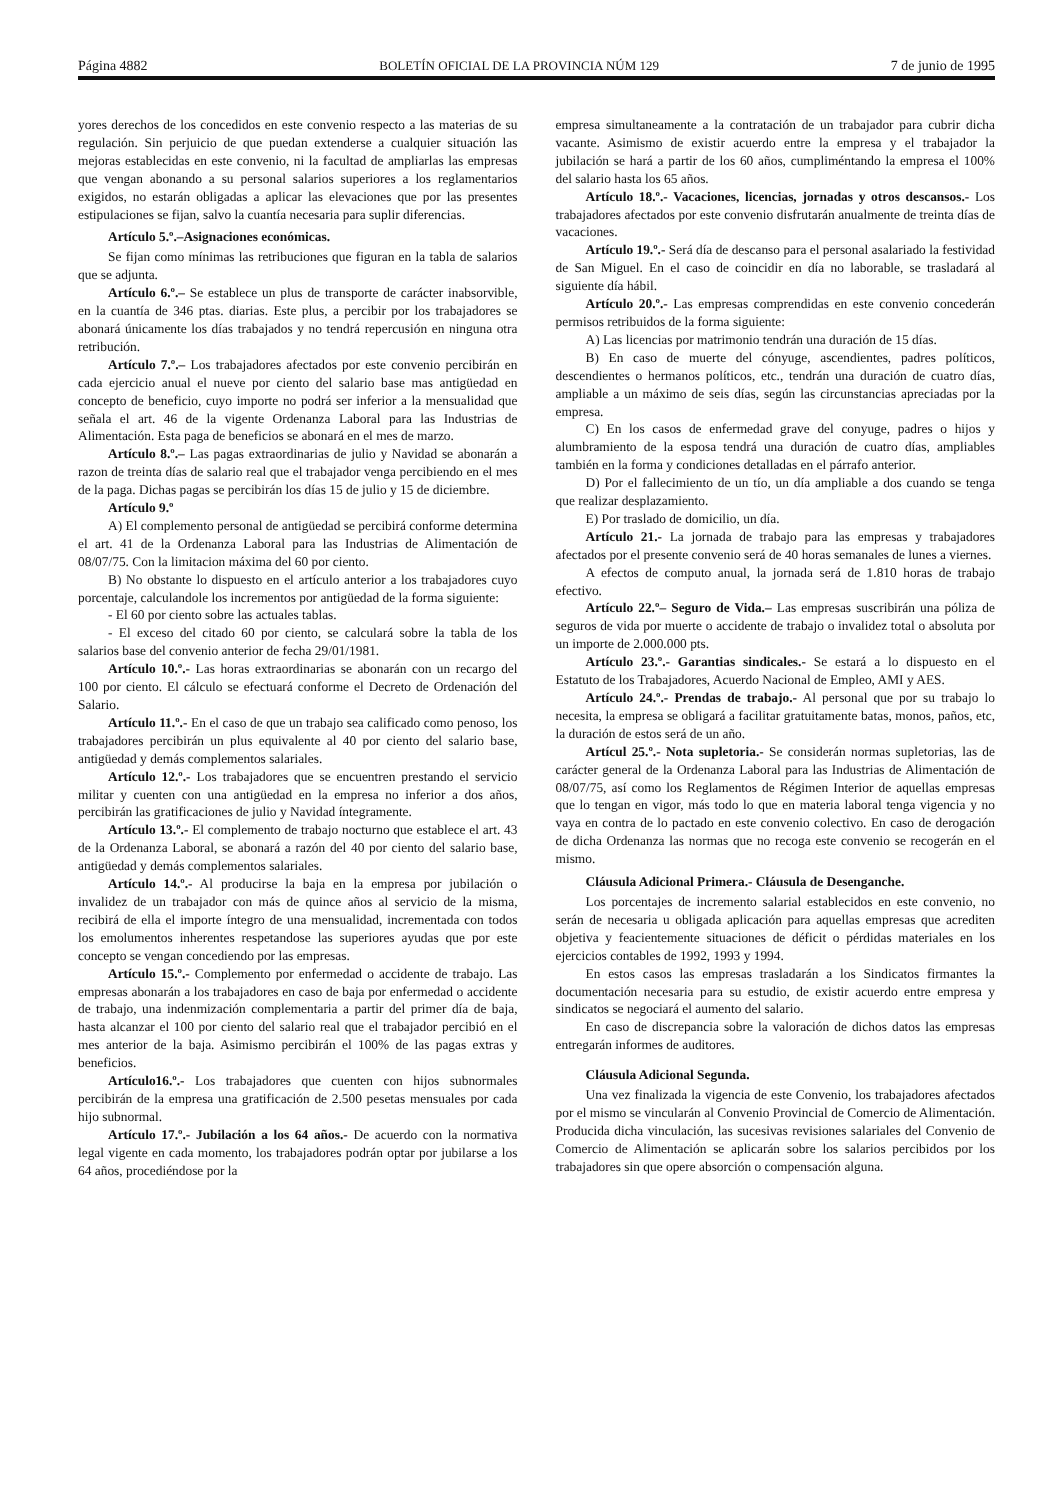Página 4882 BOLETÍN OFICIAL DE LA PROVINCIA NÚM 129 7 de junio de 1995
yores derechos de los concedidos en este convenio respecto a las materias de su regulación. Sin perjuicio de que puedan extenderse a cualquier situación las mejoras establecidas en este convenio, ni la facultad de ampliarlas las empresas que vengan abonando a su personal salarios superiores a los reglamentarios exigidos, no estarán obligadas a aplicar las elevaciones que por las presentes estipulaciones se fijan, salvo la cuantía necesaria para suplir diferencias.
Artículo 5.º.–Asignaciones económicas.
Se fijan como mínimas las retribuciones que figuran en la tabla de salarios que se adjunta.
Artículo 6.º.– Se establece un plus de transporte de carácter inabsorvible, en la cuantía de 346 ptas. diarias. Este plus, a percibir por los trabajadores se abonará únicamente los días trabajados y no tendrá repercusión en ninguna otra retribución.
Artículo 7.º.– Los trabajadores afectados por este convenio percibirán en cada ejercicio anual el nueve por ciento del salario base mas antigüedad en concepto de beneficio, cuyo importe no podrá ser inferior a la mensualidad que señala el art. 46 de la vigente Ordenanza Laboral para las Industrias de Alimentación. Esta paga de beneficios se abonará en el mes de marzo.
Artículo 8.º.– Las pagas extraordinarias de julio y Navidad se abonarán a razon de treinta días de salario real que el trabajador venga percibiendo en el mes de la paga. Dichas pagas se percibirán los días 15 de julio y 15 de diciembre.
Artículo 9.º
A) El complemento personal de antigüedad se percibirá conforme determina el art. 41 de la Ordenanza Laboral para las Industrias de Alimentación de 08/07/75. Con la limitacion máxima del 60 por ciento.
B) No obstante lo dispuesto en el artículo anterior a los trabajadores cuyo porcentaje, calculandole los incrementos por antigüedad de la forma siguiente:
- El 60 por ciento sobre las actuales tablas.
- El exceso del citado 60 por ciento, se calculará sobre la tabla de los salarios base del convenio anterior de fecha 29/01/1981.
Artículo 10.º.- Las horas extraordinarias se abonarán con un recargo del 100 por ciento. El cálculo se efectuará conforme el Decreto de Ordenación del Salario.
Artículo 11.º.- En el caso de que un trabajo sea calificado como penoso, los trabajadores percibirán un plus equivalente al 40 por ciento del salario base, antigüedad y demás complementos salariales.
Artículo 12.º.- Los trabajadores que se encuentren prestando el servicio militar y cuenten con una antigüedad en la empresa no inferior a dos años, percibirán las gratificaciones de julio y Navidad íntegramente.
Artículo 13.º.- El complemento de trabajo nocturno que establece el art. 43 de la Ordenanza Laboral, se abonará a razón del 40 por ciento del salario base, antigüedad y demás complementos salariales.
Artículo 14.º.- Al producirse la baja en la empresa por jubilación o invalidez de un trabajador con más de quince años al servicio de la misma, recibirá de ella el importe íntegro de una mensualidad, incrementada con todos los emolumentos inherentes respetandose las superiores ayudas que por este concepto se vengan concediendo por las empresas.
Artículo 15.º.- Complemento por enfermedad o accidente de trabajo. Las empresas abonarán a los trabajadores en caso de baja por enfermedad o accidente de trabajo, una indenmización complementaria a partir del primer día de baja, hasta alcanzar el 100 por ciento del salario real que el trabajador percibió en el mes anterior de la baja. Asimismo percibirán el 100% de las pagas extras y beneficios.
Artículo16.º.- Los trabajadores que cuenten con hijos subnormales percibirán de la empresa una gratificación de 2.500 pesetas mensuales por cada hijo subnormal.
Artículo 17.º.- Jubilación a los 64 años.- De acuerdo con la normativa legal vigente en cada momento, los trabajadores podrán optar por jubilarse a los 64 años, procediéndose por la
empresa simultaneamente a la contratación de un trabajador para cubrir dicha vacante. Asimismo de existir acuerdo entre la empresa y el trabajador la jubilación se hará a partir de los 60 años, cumpliméntando la empresa el 100% del salario hasta los 65 años.
Artículo 18.º.- Vacaciones, licencias, jornadas y otros descansos.- Los trabajadores afectados por este convenio disfrutarán anualmente de treinta días de vacaciones.
Artículo 19.º.- Será día de descanso para el personal asalariado la festividad de San Miguel. En el caso de coincidir en día no laborable, se trasladará al siguiente día hábil.
Artículo 20.º.- Las empresas comprendidas en este convenio concederán permisos retribuidos de la forma siguiente:
A) Las licencias por matrimonio tendrán una duración de 15 días.
B) En caso de muerte del cónyuge, ascendientes, padres políticos, descendientes o hermanos políticos, etc., tendrán una duración de cuatro días, ampliable a un máximo de seis días, según las circunstancias apreciadas por la empresa.
C) En los casos de enfermedad grave del conyuge, padres o hijos y alumbramiento de la esposa tendrá una duración de cuatro días, ampliables también en la forma y condiciones detalladas en el párrafo anterior.
D) Por el fallecimiento de un tío, un día ampliable a dos cuando se tenga que realizar desplazamiento.
E) Por traslado de domicilio, un día.
Artículo 21.- La jornada de trabajo para las empresas y trabajadores afectados por el presente convenio será de 40 horas semanales de lunes a viernes.
A efectos de computo anual, la jornada será de 1.810 horas de trabajo efectivo.
Artículo 22.º– Seguro de Vida.– Las empresas suscribirán una póliza de seguros de vida por muerte o accidente de trabajo o invalidez total o absoluta por un importe de 2.000.000 pts.
Artículo 23.º.- Garantias sindicales.- Se estará a lo dispuesto en el Estatuto de los Trabajadores, Acuerdo Nacional de Empleo, AMI y AES.
Artículo 24.º.- Prendas de trabajo.- Al personal que por su trabajo lo necesita, la empresa se obligará a facilitar gratuitamente batas, monos, paños, etc, la duración de estos será de un año.
Artícul 25.º.- Nota supletoria.- Se considerán normas supletorias, las de carácter general de la Ordenanza Laboral para las Industrias de Alimentación de 08/07/75, así como los Reglamentos de Régimen Interior de aquellas empresas que lo tengan en vigor, más todo lo que en materia laboral tenga vigencia y no vaya en contra de lo pactado en este convenio colectivo. En caso de derogación de dicha Ordenanza las normas que no recoga este convenio se recogerán en el mismo.
Cláusula Adicional Primera.- Cláusula de Desenganche.
Los porcentajes de incremento salarial establecidos en este convenio, no serán de necesaria u obligada aplicación para aquellas empresas que acrediten objetiva y feacientemente situaciones de déficit o pérdidas materiales en los ejercicios contables de 1992, 1993 y 1994.
En estos casos las empresas trasladarán a los Sindicatos firmantes la documentación necesaria para su estudio, de existir acuerdo entre empresa y sindicatos se negociará el aumento del salario.
En caso de discrepancia sobre la valoración de dichos datos las empresas entregarán informes de auditores.
Cláusula Adicional Segunda.
Una vez finalizada la vigencia de este Convenio, los trabajadores afectados por el mismo se vincularán al Convenio Provincial de Comercio de Alimentación. Producida dicha vinculación, las sucesivas revisiones salariales del Convenio de Comercio de Alimentación se aplicarán sobre los salarios percibidos por los trabajadores sin que opere absorción o compensación alguna.